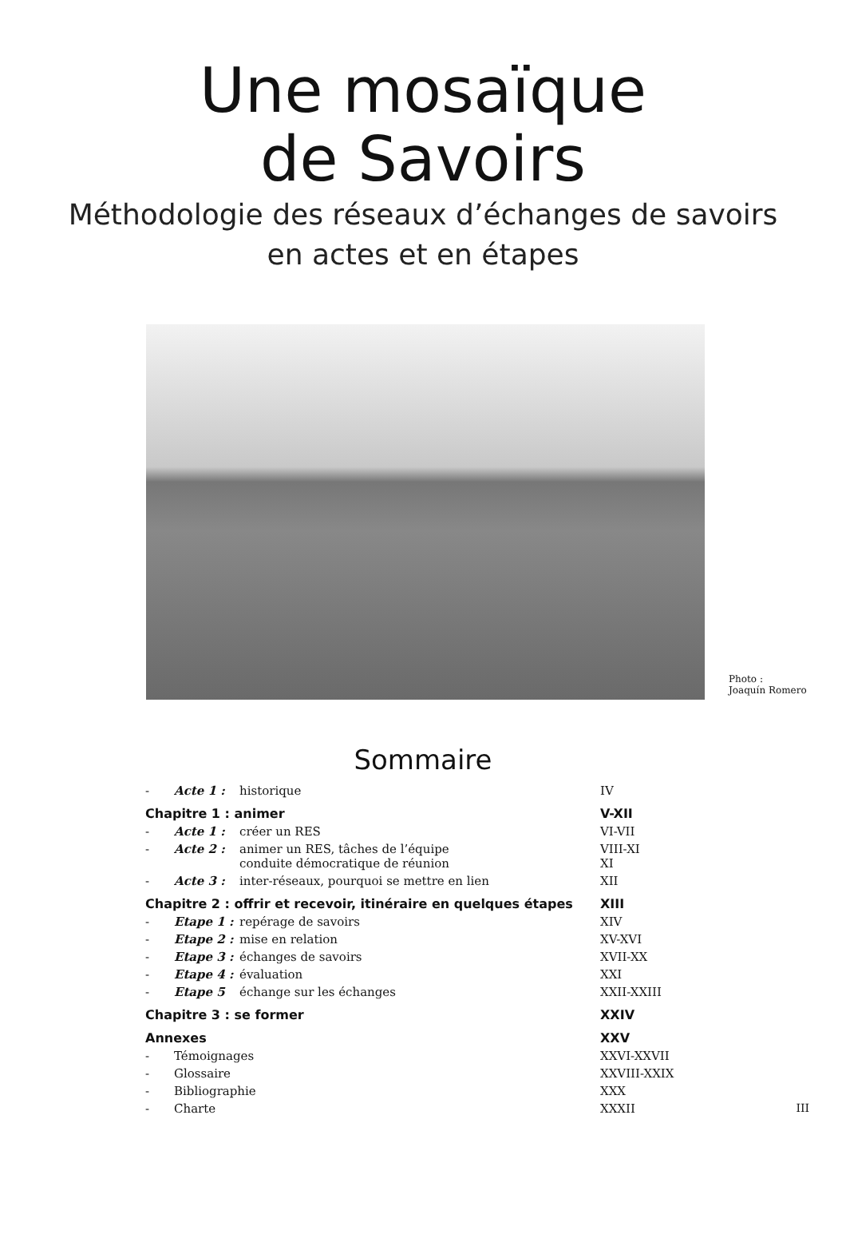Une mosaïque
de Savoirs
Méthodologie des réseaux d’échanges de savoirs
en actes et en étapes
Photo :
Joaquín Romero
Sommaire
| - | Acte 1 : | historique | IV |
| Chapitre 1 : animer | | | V-XII |
| - | Acte 1 : | créer un RES | VI-VII |
| - | Acte 2 : | animer un RES, tâches de l’équipe conduite démocratique de réunion | VIII-XI XI |
| - | Acte 3 : | inter-réseaux, pourquoi se mettre en lien | XII |
| Chapitre 2 : offrir et recevoir, itinéraire en quelques étapes | | | XIII |
| - | Etape 1 : | repérage de savoirs | XIV |
| - | Etape 2 : | mise en relation | XV-XVI |
| - | Etape 3 : | échanges de savoirs | XVII-XX |
| - | Etape 4 : | évaluation | XXI |
| - | Etape 5 | échange sur les échanges | XXII-XXIII |
| Chapitre 3 : se former | | | XXIV |
| Annexes | | | XXV |
| - | Témoignages | | XXVI-XXVII |
| - | Glossaire | | XXVIII-XXIX |
| - | Bibliographie | | XXX |
| - | Charte | | XXXII |
III